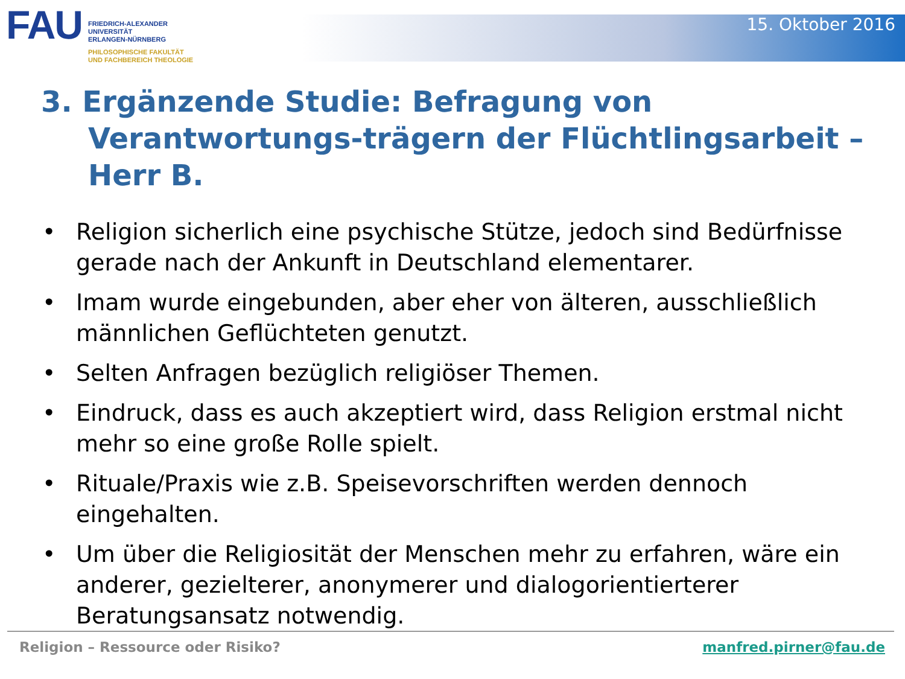FAU
FRIEDRICH-ALEXANDER
UNIVERSITÄT
ERLANGEN-NÜRNBERG
PHILOSOPHISCHE FAKULTÄT
UND FACHBEREICH THEOLOGIE
15. Oktober 2016
3. Ergänzende Studie: Befragung von Verantwortungs-trägern der Flüchtlingsarbeit – Herr B.
• Religion sicherlich eine psychische Stütze, jedoch sind Bedürfnisse gerade nach der Ankunft in Deutschland elementarer.
• Imam wurde eingebunden, aber eher von älteren, ausschließlich männlichen Geflüchteten genutzt.
• Selten Anfragen bezüglich religiöser Themen.
• Eindruck, dass es auch akzeptiert wird, dass Religion erstmal nicht mehr so eine große Rolle spielt.
• Rituale/Praxis wie z.B. Speisevorschriften werden dennoch eingehalten.
• Um über die Religiosität der Menschen mehr zu erfahren, wäre ein anderer, gezielterer, anonymerer und dialogorientierterer Beratungsansatz notwendig.
Religion – Ressource oder Risiko? manfred.pirner@fau.de